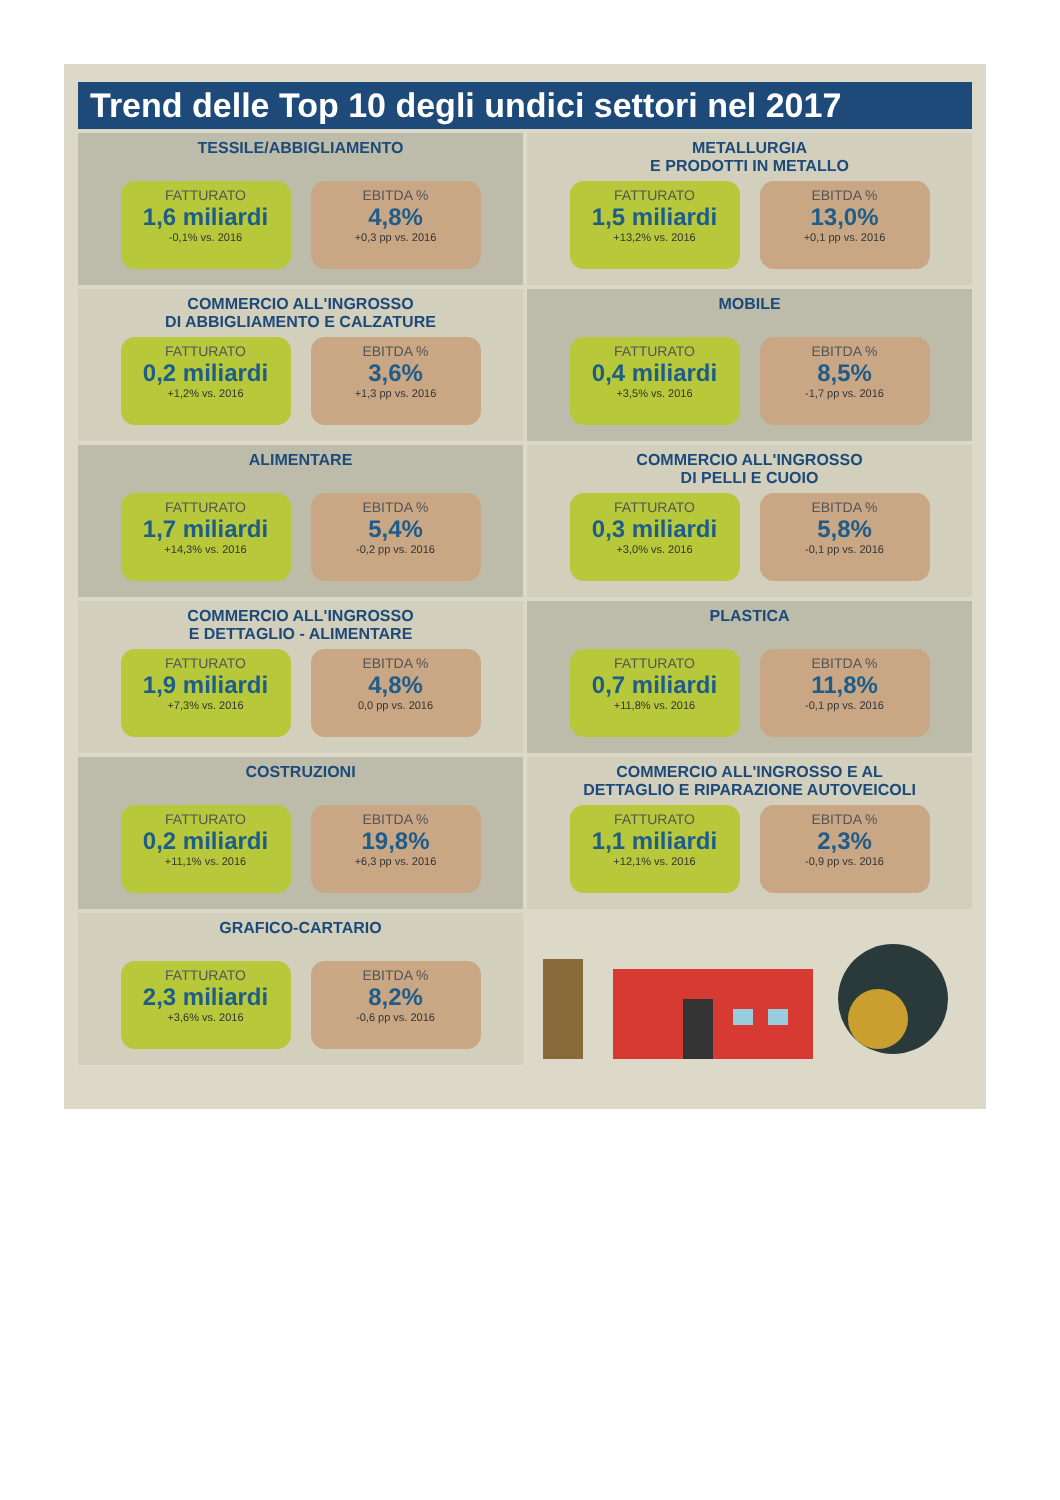Trend delle Top 10 degli undici settori nel 2017
TESSILE/ABBIGLIAMENTO
FATTURATO
1,6 miliardi
-0,1% vs. 2016
EBITDA %
4,8%
+0,3 pp vs. 2016
METALLURGIA
E PRODOTTI IN METALLO
FATTURATO
1,5 miliardi
+13,2% vs. 2016
EBITDA %
13,0%
+0,1 pp vs. 2016
COMMERCIO ALL'INGROSSO
DI ABBIGLIAMENTO E CALZATURE
FATTURATO
0,2 miliardi
+1,2% vs. 2016
EBITDA %
3,6%
+1,3 pp vs. 2016
MOBILE
FATTURATO
0,4 miliardi
+3,5% vs. 2016
EBITDA %
8,5%
-1,7 pp vs. 2016
ALIMENTARE
FATTURATO
1,7 miliardi
+14,3% vs. 2016
EBITDA %
5,4%
-0,2 pp vs. 2016
COMMERCIO ALL'INGROSSO
DI PELLI E CUOIO
FATTURATO
0,3 miliardi
+3,0% vs. 2016
EBITDA %
5,8%
-0,1 pp vs. 2016
COMMERCIO ALL'INGROSSO
E DETTAGLIO - ALIMENTARE
FATTURATO
1,9 miliardi
+7,3% vs. 2016
EBITDA %
4,8%
0,0 pp vs. 2016
PLASTICA
FATTURATO
0,7 miliardi
+11,8% vs. 2016
EBITDA %
11,8%
-0,1 pp vs. 2016
COSTRUZIONI
FATTURATO
0,2 miliardi
+11,1% vs. 2016
EBITDA %
19,8%
+6,3 pp vs. 2016
COMMERCIO ALL'INGROSSO E AL
DETTAGLIO E RIPARAZIONE AUTOVEICOLI
FATTURATO
1,1 miliardi
+12,1% vs. 2016
EBITDA %
2,3%
-0,9 pp vs. 2016
GRAFICO-CARTARIO
FATTURATO
2,3 miliardi
+3,6% vs. 2016
EBITDA %
8,2%
-0,6 pp vs. 2016